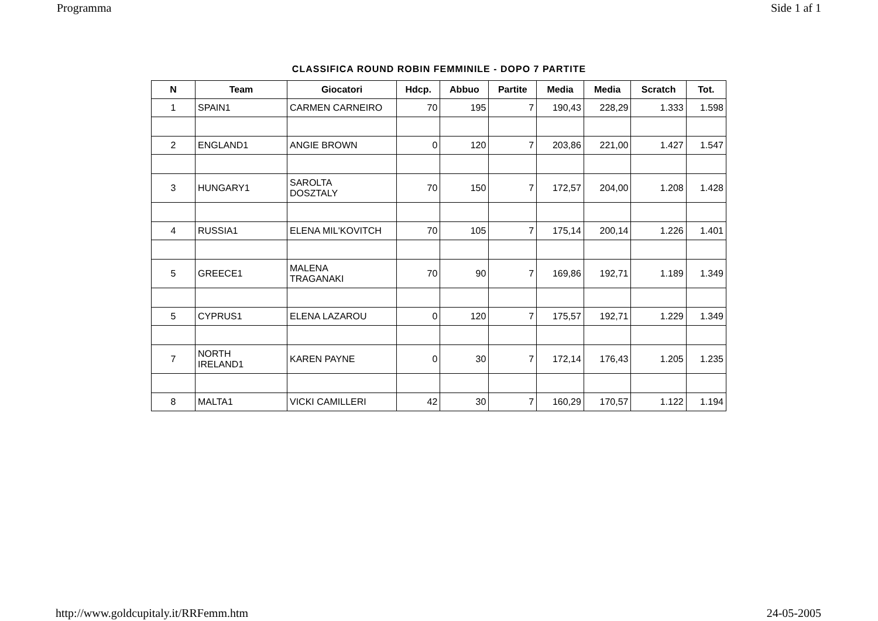Programma Side 1 af 1
CLASSIFICA ROUND ROBIN FEMMINILE - DOPO 7 PARTITE
| N | Team | Giocatori | Hdcp. | Abbuo | Partite | Media | Media | Scratch | Tot. |
| --- | --- | --- | --- | --- | --- | --- | --- | --- | --- |
| 1 | SPAIN1 | CARMEN CARNEIRO | 70 | 195 | 7 | 190,43 | 228,29 | 1.333 | 1.598 |
| 2 | ENGLAND1 | ANGIE BROWN | 0 | 120 | 7 | 203,86 | 221,00 | 1.427 | 1.547 |
| 3 | HUNGARY1 | SAROLTA DOSZTALY | 70 | 150 | 7 | 172,57 | 204,00 | 1.208 | 1.428 |
| 4 | RUSSIA1 | ELENA MIL'KOVITCH | 70 | 105 | 7 | 175,14 | 200,14 | 1.226 | 1.401 |
| 5 | GREECE1 | MALENA TRAGANAKI | 70 | 90 | 7 | 169,86 | 192,71 | 1.189 | 1.349 |
| 5 | CYPRUS1 | ELENA LAZAROU | 0 | 120 | 7 | 175,57 | 192,71 | 1.229 | 1.349 |
| 7 | NORTH IRELAND1 | KAREN PAYNE | 0 | 30 | 7 | 172,14 | 176,43 | 1.205 | 1.235 |
| 8 | MALTA1 | VICKI CAMILLERI | 42 | 30 | 7 | 160,29 | 170,57 | 1.122 | 1.194 |
http://www.goldcupitaly.it/RRFemm.htm 24-05-2005